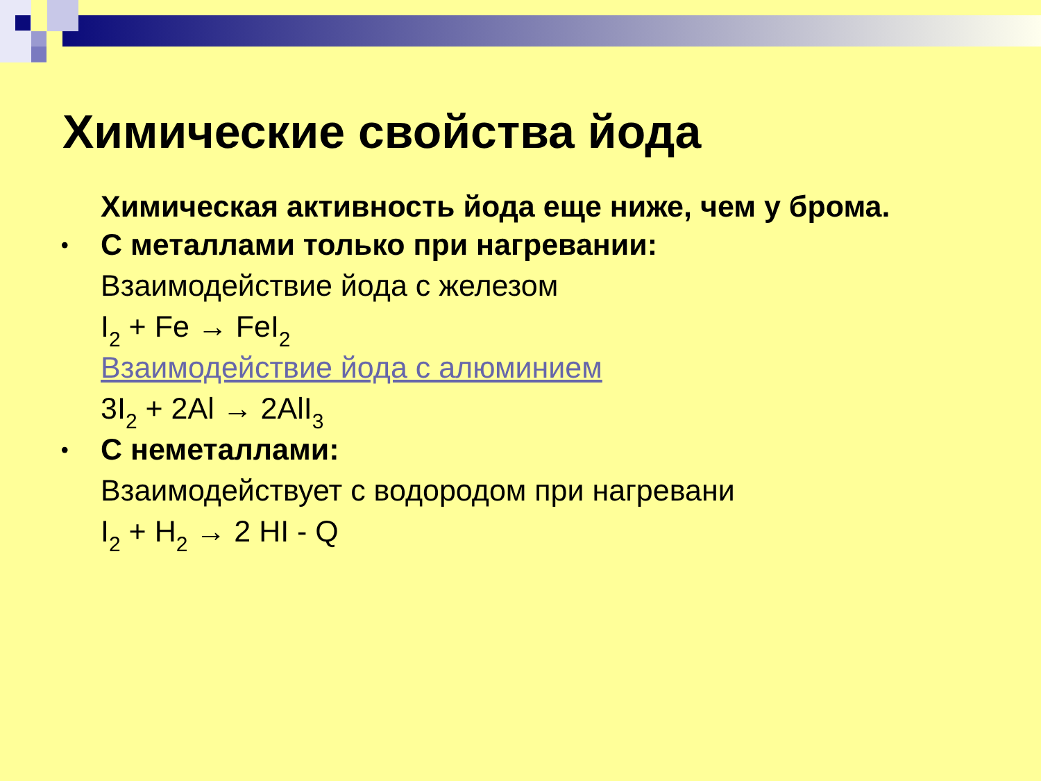Химические свойства йода
Химическая активность йода еще ниже, чем у брома.
• С металлами только при нагревании:
Взаимодействие йода с железом
I<sub>2</sub> + Fe → FeI<sub>2</sub>
Взаимодействие йода с алюминием
3I<sub>2</sub> + 2Al → 2AlI<sub>3</sub>
• С неметаллами:
Взаимодействует с водородом при нагревани
I<sub>2</sub> + H<sub>2</sub> → 2 HI - Q